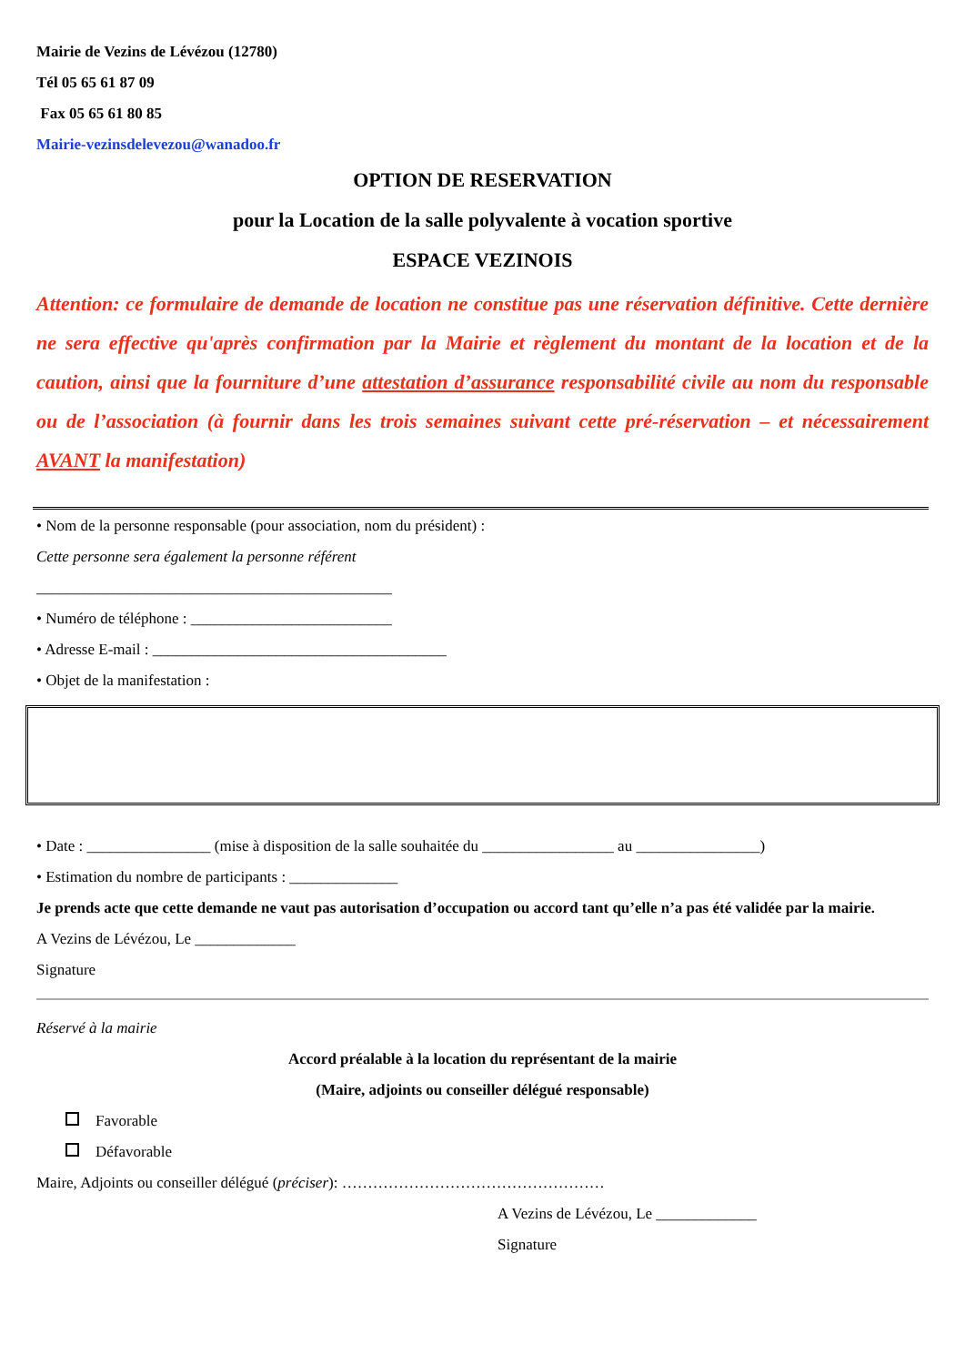Mairie de Vezins de Lévézou (12780)
Tél 05 65 61 87 09
Fax 05 65 61 80 85
Mairie-vezinsdelevezou@wanadoo.fr
OPTION DE RESERVATION
pour la Location de la salle polyvalente à vocation sportive
ESPACE VEZINOIS
Attention: ce formulaire de demande de location ne constitue pas une réservation définitive. Cette dernière ne sera effective qu'après confirmation par la Mairie et règlement du montant de la location et de la caution, ainsi que la fourniture d’une attestation d’assurance responsabilité civile au nom du responsable ou de l’association (à fournir dans les trois semaines suivant cette pré-réservation – et nécessairement AVANT la manifestation)
• Nom de la personne responsable (pour association, nom du président) :
Cette personne sera également la personne référent
______________________________________________
• Numéro de téléphone : __________________________
• Adresse E-mail : ______________________________________
• Objet de la manifestation :
• Date : ________________ (mise à disposition de la salle souhaitée du _________________ au ________________)
• Estimation du nombre de participants : ______________
Je prends acte que cette demande ne vaut pas autorisation d’occupation ou accord tant qu’elle n’a pas été validée par la mairie.
A Vezins de Lévézou, Le _____________
Signature
Réservé à la mairie
Accord préalable à la location du représentant de la mairie
(Maire, adjoints ou conseiller délégué responsable)
Favorable
Défavorable
Maire, Adjoints ou conseiller délégué (préciser): ……………………………………………
A Vezins de Lévézou, Le _____________
Signature